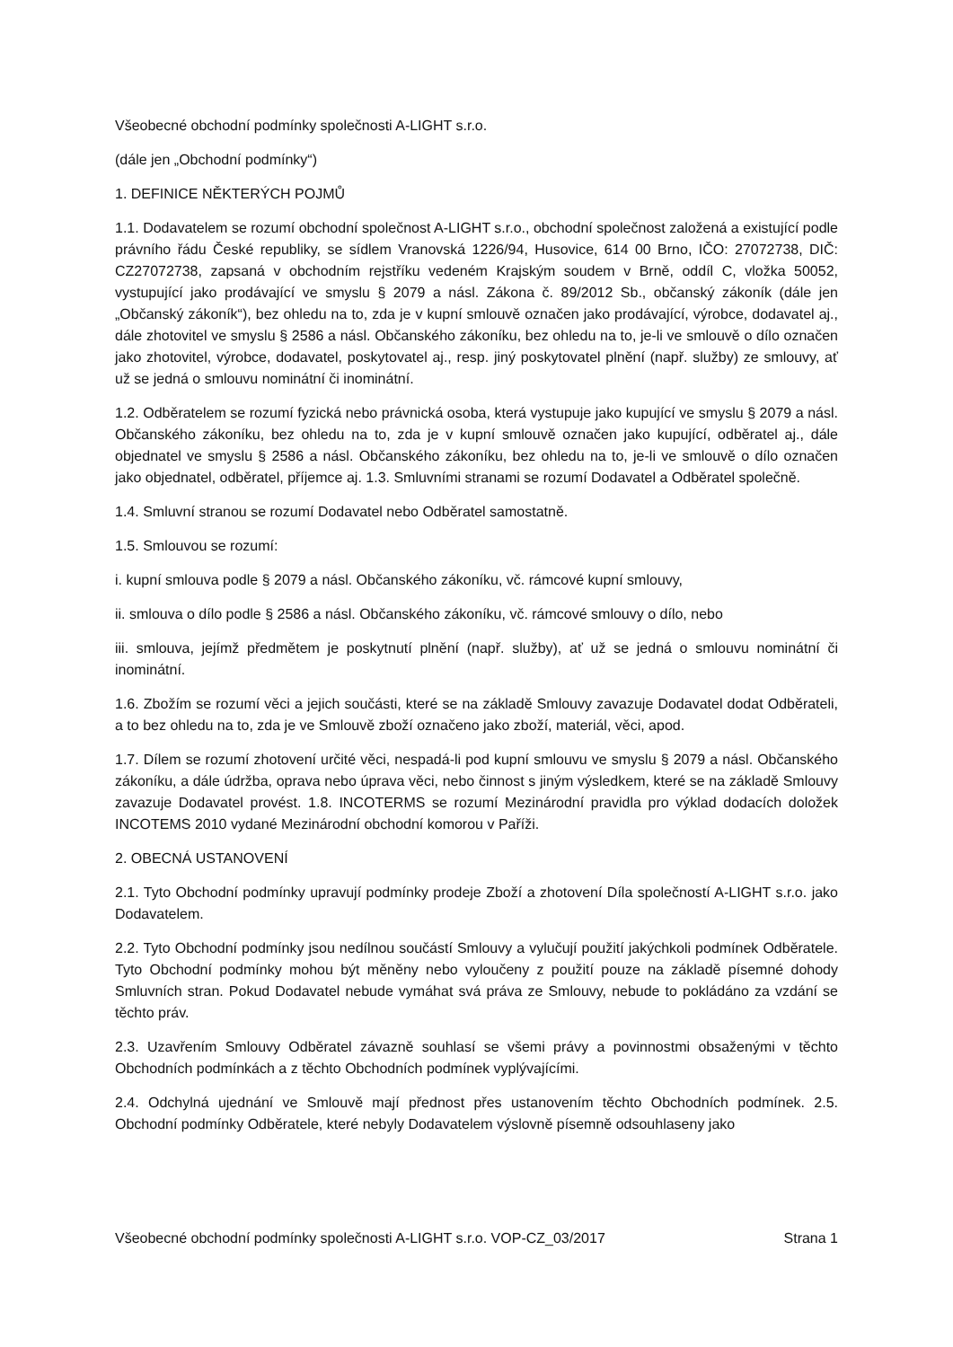Všeobecné obchodní podmínky společnosti A-LIGHT s.r.o.
(dále jen „Obchodní podmínky“)
1. DEFINICE NĚKTERÝCH POJMŮ
1.1. Dodavatelem se rozumí obchodní společnost A-LIGHT s.r.o., obchodní společnost založená a existující podle právního řádu České republiky, se sídlem Vranovská 1226/94, Husovice, 614 00 Brno, IČO: 27072738, DIČ: CZ27072738, zapsaná v obchodním rejstříku vedeném Krajským soudem v Brně, oddíl C, vložka 50052, vystupující jako prodávající ve smyslu § 2079 a násl. Zákona č. 89/2012 Sb., občanský zákoník (dále jen „Občanský zákoník“), bez ohledu na to, zda je v kupní smlouvě označen jako prodávající, výrobce, dodavatel aj., dále zhotovitel ve smyslu § 2586 a násl. Občanského zákoníku, bez ohledu na to, je-li ve smlouvě o dílo označen jako zhotovitel, výrobce, dodavatel, poskytovatel aj., resp. jiný poskytovatel plnění (např. služby) ze smlouvy, ať už se jedná o smlouvu nominátní či inominátní.
1.2. Odběratelem se rozumí fyzická nebo právnická osoba, která vystupuje jako kupující ve smyslu § 2079 a násl. Občanského zákoníku, bez ohledu na to, zda je v kupní smlouvě označen jako kupující, odběratel aj., dále objednatel ve smyslu § 2586 a násl. Občanského zákoníku, bez ohledu na to, je-li ve smlouvě o dílo označen jako objednatel, odběratel, příjemce aj. 1.3. Smluvními stranami se rozumí Dodavatel a Odběratel společně.
1.4. Smluvní stranou se rozumí Dodavatel nebo Odběratel samostatně.
1.5. Smlouvou se rozumí:
i. kupní smlouva podle § 2079 a násl. Občanského zákoníku, vč. rámcové kupní smlouvy,
ii. smlouva o dílo podle § 2586 a násl. Občanského zákoníku, vč. rámcové smlouvy o dílo, nebo
iii. smlouva, jejímž předmětem je poskytnutí plnění (např. služby), ať už se jedná o smlouvu nominátní či inominátní.
1.6. Zbožím se rozumí věci a jejich součásti, které se na základě Smlouvy zavazuje Dodavatel dodat Odběrateli, a to bez ohledu na to, zda je ve Smlouvě zboží označeno jako zboží, materiál, věci, apod.
1.7. Dílem se rozumí zhotovení určité věci, nespadá-li pod kupní smlouvu ve smyslu § 2079 a násl. Občanského zákoníku, a dále údržba, oprava nebo úprava věci, nebo činnost s jiným výsledkem, které se na základě Smlouvy zavazuje Dodavatel provést. 1.8. INCOTERMS se rozumí Mezinárodní pravidla pro výklad dodacích doložek INCOTEMS 2010 vydané Mezinárodní obchodní komorou v Paříži.
2. OBECNÁ USTANOVENÍ
2.1. Tyto Obchodní podmínky upravují podmínky prodeje Zboží a zhotovení Díla společností A-LIGHT s.r.o. jako Dodavatelem.
2.2. Tyto Obchodní podmínky jsou nedílnou součástí Smlouvy a vylučují použití jakýchkoli podmínek Odběratele. Tyto Obchodní podmínky mohou být měněny nebo vyloučeny z použití pouze na základě písemné dohody Smluvních stran. Pokud Dodavatel nebude vymáhat svá práva ze Smlouvy, nebude to pokládáno za vzdání se těchto práv.
2.3. Uzavřením Smlouvy Odběratel závazně souhlasí se všemi právy a povinnostmi obsaženými v těchto Obchodních podmínkách a z těchto Obchodních podmínek vyplývajícími.
2.4. Odchylná ujednání ve Smlouvě mají přednost přes ustanovením těchto Obchodních podmínek. 2.5. Obchodní podmínky Odběratele, které nebyly Dodavatelem výslovně písemně odsouhlaseny jako
Všeobecné obchodní podmínky společnosti A-LIGHT s.r.o. VOP-CZ_03/2017 Strana 1